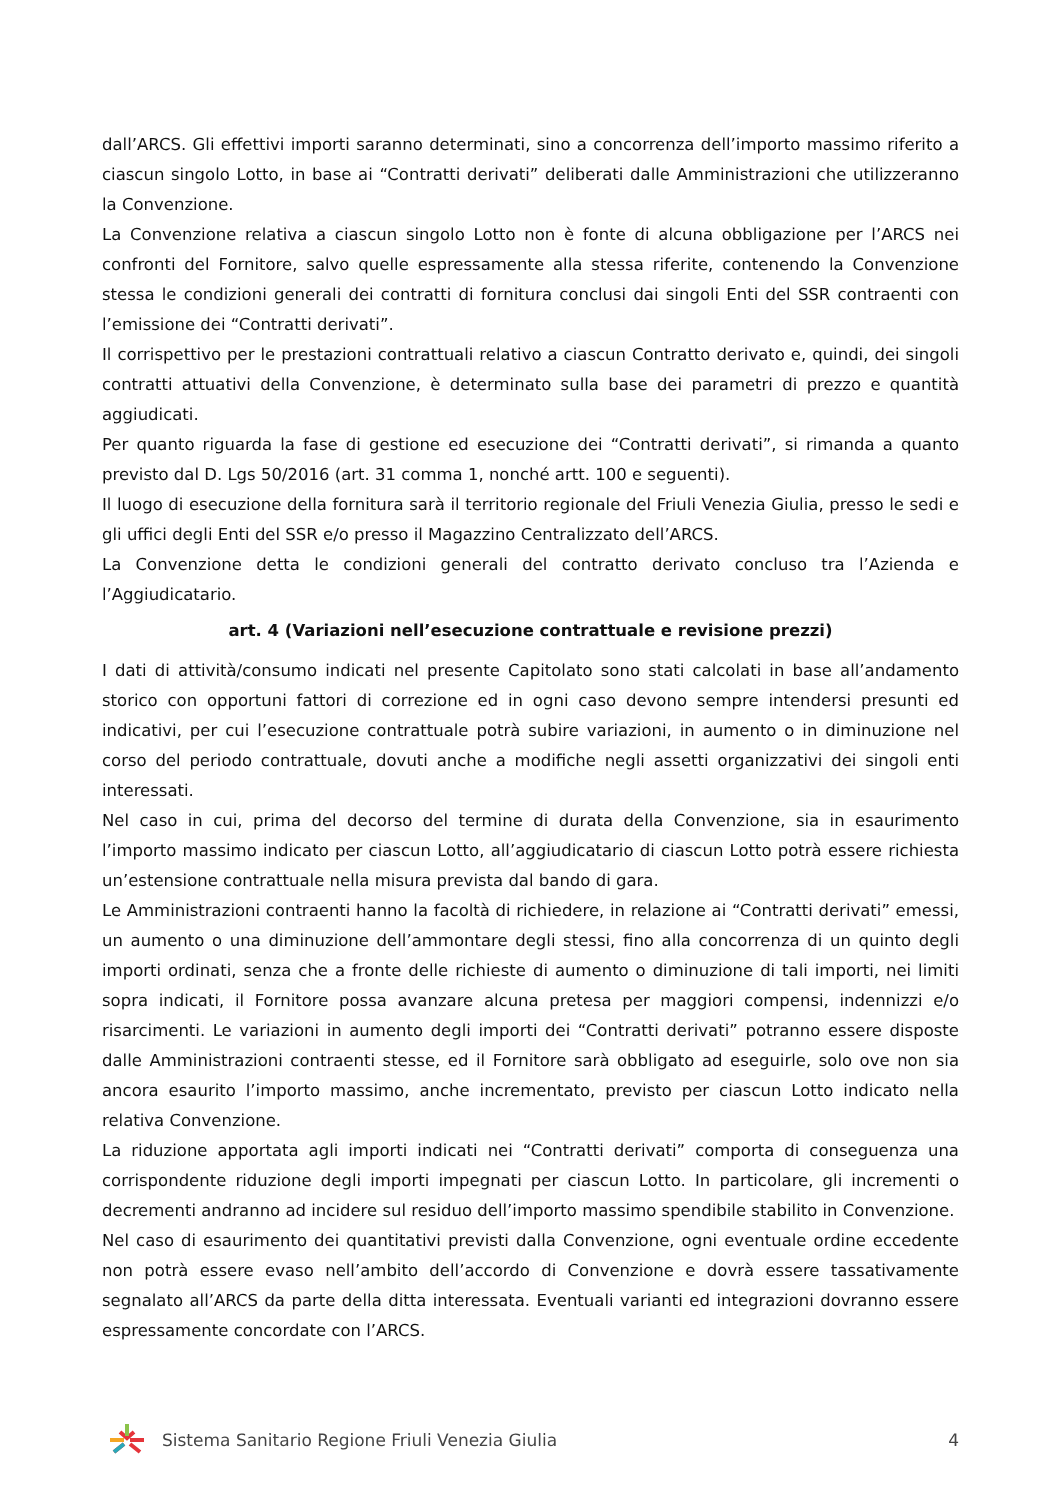dall’ARCS. Gli effettivi importi saranno determinati, sino a concorrenza dell’importo massimo riferito a ciascun singolo Lotto, in base ai “Contratti derivati” deliberati dalle Amministrazioni che utilizzeranno la Convenzione.
La Convenzione relativa a ciascun singolo Lotto non è fonte di alcuna obbligazione per l’ARCS nei confronti del Fornitore, salvo quelle espressamente alla stessa riferite, contenendo la Convenzione stessa le condizioni generali dei contratti di fornitura conclusi dai singoli Enti del SSR contraenti con l’emissione dei “Contratti derivati”.
Il corrispettivo per le prestazioni contrattuali relativo a ciascun Contratto derivato e, quindi, dei singoli contratti attuativi della Convenzione, è determinato sulla base dei parametri di prezzo e quantità aggiudicati.
Per quanto riguarda la fase di gestione ed esecuzione dei “Contratti derivati”, si rimanda a quanto previsto dal D. Lgs 50/2016 (art. 31 comma 1, nonché artt. 100 e seguenti).
Il luogo di esecuzione della fornitura sarà il territorio regionale del Friuli Venezia Giulia, presso le sedi e gli uffici degli Enti del SSR e/o presso il Magazzino Centralizzato dell’ARCS.
La Convenzione detta le condizioni generali del contratto derivato concluso tra l’Azienda e l’Aggiudicatario.
art. 4 (Variazioni nell’esecuzione contrattuale e revisione prezzi)
I dati di attività/consumo indicati nel presente Capitolato sono stati calcolati in base all’andamento storico con opportuni fattori di correzione ed in ogni caso devono sempre intendersi presunti ed indicativi, per cui l’esecuzione contrattuale potrà subire variazioni, in aumento o in diminuzione nel corso del periodo contrattuale, dovuti anche a modifiche negli assetti organizzativi dei singoli enti interessati.
Nel caso in cui, prima del decorso del termine di durata della Convenzione, sia in esaurimento l’importo massimo indicato per ciascun Lotto, all’aggiudicatario di ciascun Lotto potrà essere richiesta un’estensione contrattuale nella misura prevista dal bando di gara.
Le Amministrazioni contraenti hanno la facoltà di richiedere, in relazione ai “Contratti derivati” emessi, un aumento o una diminuzione dell’ammontare degli stessi, fino alla concorrenza di un quinto degli importi ordinati, senza che a fronte delle richieste di aumento o diminuzione di tali importi, nei limiti sopra indicati, il Fornitore possa avanzare alcuna pretesa per maggiori compensi, indennizzi e/o risarcimenti. Le variazioni in aumento degli importi dei “Contratti derivati” potranno essere disposte dalle Amministrazioni contraenti stesse, ed il Fornitore sarà obbligato ad eseguirle, solo ove non sia ancora esaurito l’importo massimo, anche incrementato, previsto per ciascun Lotto indicato nella relativa Convenzione.
La riduzione apportata agli importi indicati nei “Contratti derivati” comporta di conseguenza una corrispondente riduzione degli importi impegnati per ciascun Lotto. In particolare, gli incrementi o decrementi andranno ad incidere sul residuo dell’importo massimo spendibile stabilito in Convenzione.
Nel caso di esaurimento dei quantitativi previsti dalla Convenzione, ogni eventuale ordine eccedente non potrà essere evaso nell’ambito dell’accordo di Convenzione e dovrà essere tassativamente segnalato all’ARCS da parte della ditta interessata. Eventuali varianti ed integrazioni dovranno essere espressamente concordate con l’ARCS.
Sistema Sanitario Regione Friuli Venezia Giulia
4